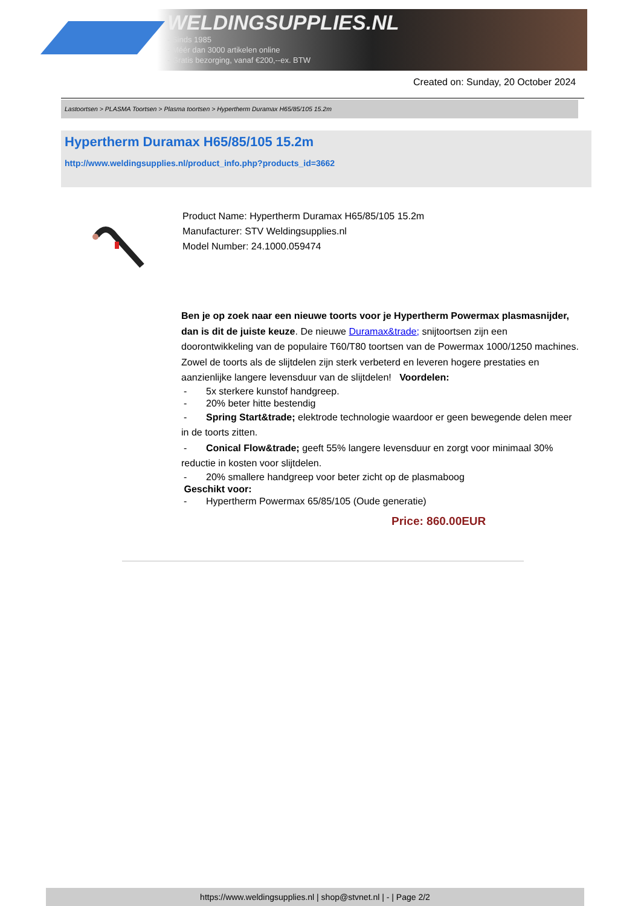WELDINGSUPPLIES.NL
- Sinds 1985
- Méér dan 3000 artikelen online
- Gratis bezorging, vanaf €200,--ex. BTW
Created on: Sunday, 20 October 2024
Lastoortsen > PLASMA Toortsen > Plasma toortsen > Hypertherm Duramax H65/85/105 15.2m
Hypertherm Duramax H65/85/105 15.2m
http://www.weldingsupplies.nl/product_info.php?products_id=3662
Product Name: Hypertherm Duramax H65/85/105 15.2m
Manufacturer: STV Weldingsupplies.nl
Model Number: 24.1000.059474
Ben je op zoek naar een nieuwe toorts voor je Hypertherm Powermax plasmasnijder, dan is dit de juiste keuze. De nieuwe Duramax&trade; snijtoortsen zijn een doorontwikkeling van de populaire T60/T80 toortsen van de Powermax 1000/1250 machines. Zowel de toorts als de slijtdelen zijn sterk verbeterd en leveren hogere prestaties en aanzienlijke langere levensduur van de slijtdelen! Voordelen:
- 5x sterkere kunstof handgreep.
- 20% beter hitte bestendig
- Spring Start&trade; elektrode technologie waardoor er geen bewegende delen meer in de toorts zitten.
- Conical Flow&trade; geeft 55% langere levensduur en zorgt voor minimaal 30% reductie in kosten voor slijtdelen.
- 20% smallere handgreep voor beter zicht op de plasmaboog
Geschikt voor:
- Hypertherm Powermax 65/85/105 (Oude generatie)
Price: 860.00EUR
https://www.weldingsupplies.nl | shop@stvnet.nl | - | Page 2/2